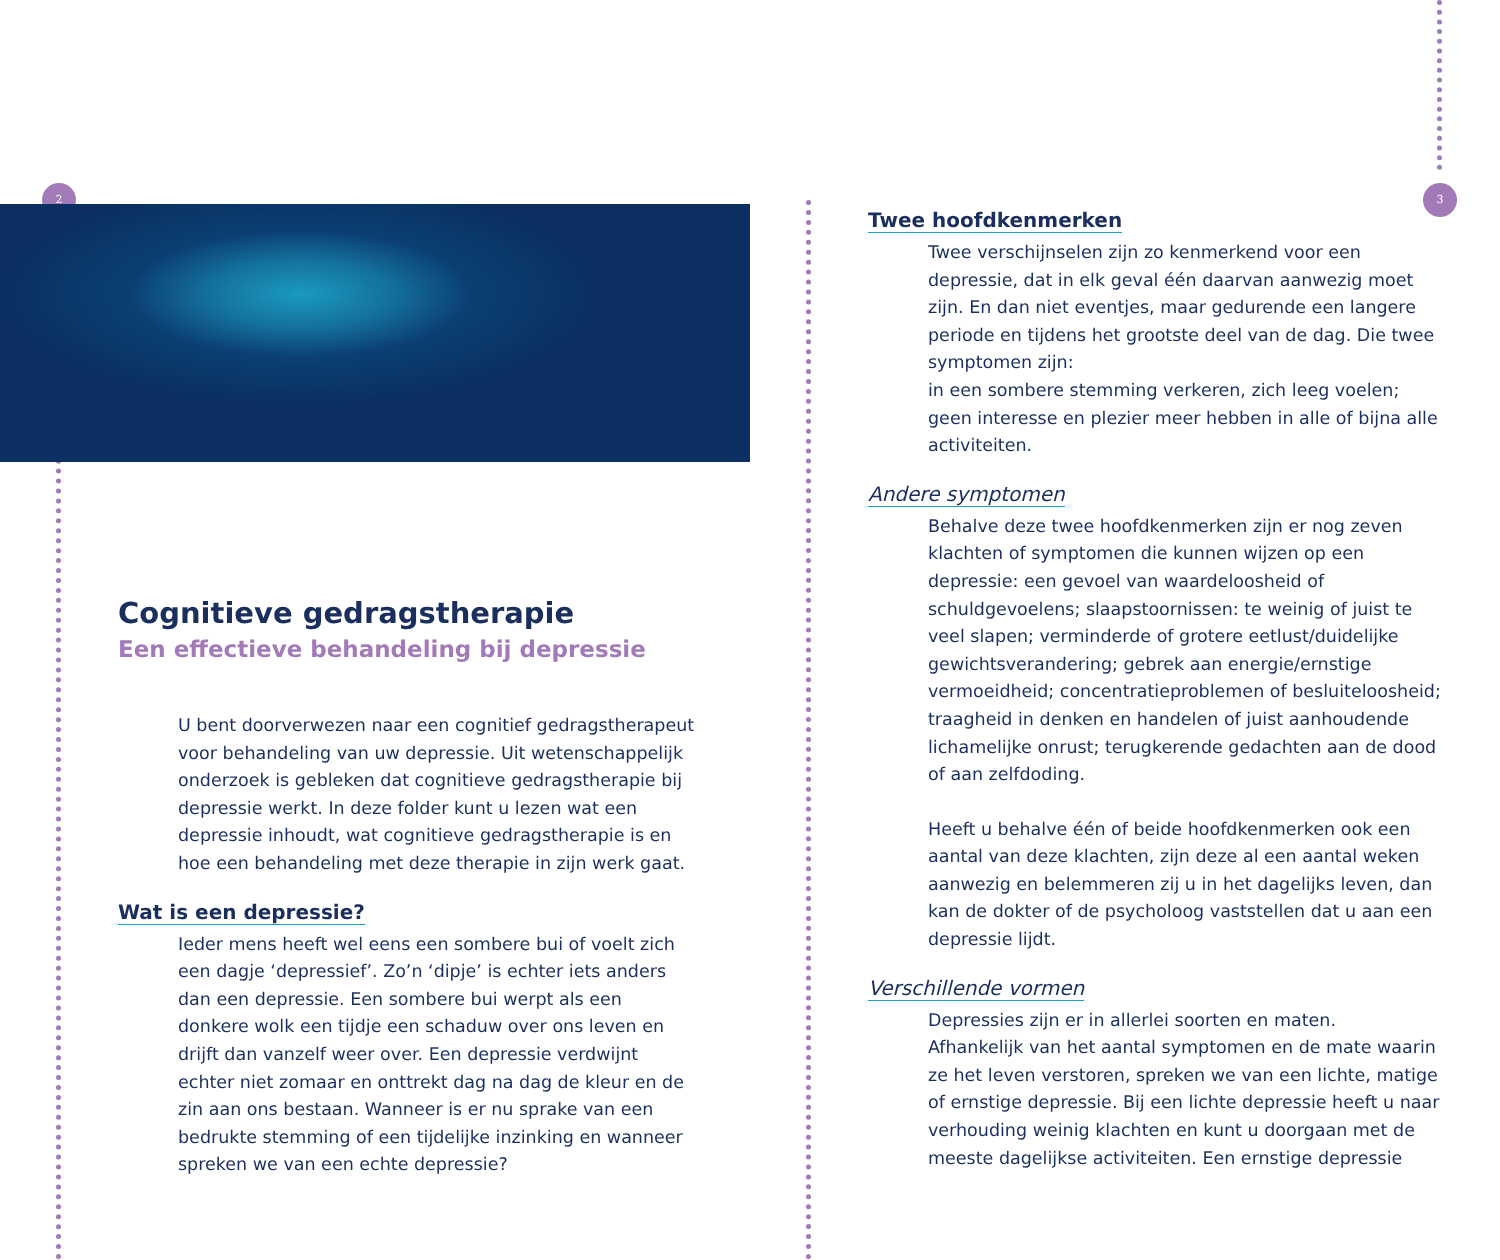2 3
Cognitieve gedragstherapie
Een effectieve behandeling bij depressie
U bent doorverwezen naar een cognitief gedragstherapeut voor behandeling van uw depressie. Uit wetenschappelijk onderzoek is gebleken dat cognitieve gedragstherapie bij depressie werkt. In deze folder kunt u lezen wat een depressie inhoudt, wat cognitieve gedragstherapie is en hoe een behandeling met deze therapie in zijn werk gaat.
Wat is een depressie?
Ieder mens heeft wel eens een sombere bui of voelt zich een dagje ‘depressief’. Zo’n ‘dipje’ is echter iets anders dan een depressie. Een sombere bui werpt als een donkere wolk een tijdje een schaduw over ons leven en drijft dan vanzelf weer over. Een depressie verdwijnt echter niet zomaar en onttrekt dag na dag de kleur en de zin aan ons bestaan. Wanneer is er nu sprake van een bedrukte stemming of een tijdelijke inzinking en wanneer spreken we van een echte depressie?
Twee hoofdkenmerken
Twee verschijnselen zijn zo kenmerkend voor een depressie, dat in elk geval één daarvan aanwezig moet zijn. En dan niet eventjes, maar gedurende een langere periode en tijdens het grootste deel van de dag. Die twee symptomen zijn:
in een sombere stemming verkeren, zich leeg voelen; geen interesse en plezier meer hebben in alle of bijna alle activiteiten.
Andere symptomen
Behalve deze twee hoofdkenmerken zijn er nog zeven klachten of symptomen die kunnen wijzen op een depressie: een gevoel van waardeloosheid of schuldgevoelens; slaapstoornissen: te weinig of juist te veel slapen; verminderde of grotere eetlust/duidelijke gewichtsverandering; gebrek aan energie/ernstige vermoeidheid; concentratieproblemen of besluiteloosheid; traagheid in denken en handelen of juist aanhoudende lichamelijke onrust; terugkerende gedachten aan de dood of aan zelfdoding.
Heeft u behalve één of beide hoofdkenmerken ook een aantal van deze klachten, zijn deze al een aantal weken aanwezig en belemmeren zij u in het dagelijks leven, dan kan de dokter of de psycholoog vaststellen dat u aan een depressie lijdt.
Verschillende vormen
Depressies zijn er in allerlei soorten en maten.
Afhankelijk van het aantal symptomen en de mate waarin ze het leven verstoren, spreken we van een lichte, matige of ernstige depressie. Bij een lichte depressie heeft u naar verhouding weinig klachten en kunt u doorgaan met de meeste dagelijkse activiteiten. Een ernstige depressie